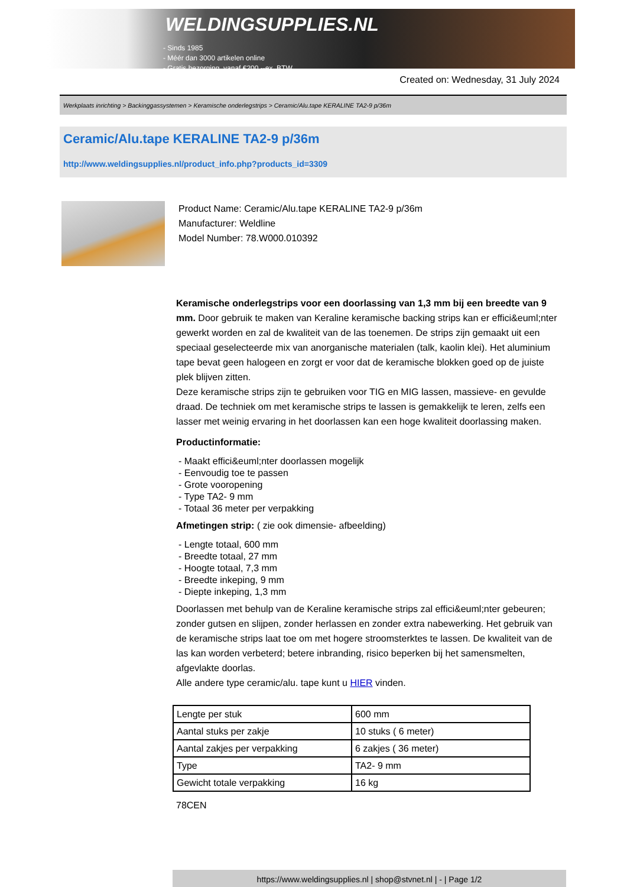WELDINGSUPPLIES.NL
- Sinds 1985
- Méér dan 3000 artikelen online
- Gratis bezorging, vanaf €200,--ex. BTW
Created on: Wednesday, 31 July 2024
Werkplaats inrichting > Backinggassystemen > Keramische onderlegstrips > Ceramic/Alu.tape KERALINE TA2-9 p/36m
Ceramic/Alu.tape KERALINE TA2-9 p/36m
http://www.weldingsupplies.nl/product_info.php?products_id=3309
Product Name: Ceramic/Alu.tape KERALINE TA2-9 p/36m
Manufacturer: Weldline
Model Number: 78.W000.010392
Keramische onderlegstrips voor een doorlassing van 1,3 mm bij een breedte van 9 mm. Door gebruik te maken van Keraline keramische backing strips kan er effici&euml;nter gewerkt worden en zal de kwaliteit van de las toenemen. De strips zijn gemaakt uit een speciaal geselecteerde mix van anorganische materialen (talk, kaolin klei). Het aluminium tape bevat geen halogeen en zorgt er voor dat de keramische blokken goed op de juiste plek blijven zitten.
Deze keramische strips zijn te gebruiken voor TIG en MIG lassen, massieve- en gevulde draad. De techniek om met keramische strips te lassen is gemakkelijk te leren, zelfs een lasser met weinig ervaring in het doorlassen kan een hoge kwaliteit doorlassing maken.
Productinformatie:
- Maakt effici&euml;nter doorlassen mogelijk
- Eenvoudig toe te passen
- Grote vooropening
- Type TA2- 9 mm
- Totaal 36 meter per verpakking
Afmetingen strip: ( zie ook dimensie- afbeelding)
- Lengte totaal, 600 mm
- Breedte totaal, 27 mm
- Hoogte totaal, 7,3 mm
- Breedte inkeping, 9 mm
- Diepte inkeping, 1,3 mm
Doorlassen met behulp van de Keraline keramische strips zal effici&euml;nter gebeuren; zonder gutsen en slijpen, zonder herlassen en zonder extra nabewerking. Het gebruik van de keramische strips laat toe om met hogere stroomsterktes te lassen. De kwaliteit van de las kan worden verbeterd; betere inbranding, risico beperken bij het samensmelten, afgevlakte doorlas.
Alle andere type ceramic/alu. tape kunt u HIER vinden.
| Lengte per stuk | 600 mm |
| Aantal stuks per zakje | 10 stuks ( 6 meter) |
| Aantal zakjes per verpakking | 6 zakjes ( 36 meter) |
| Type | TA2- 9 mm |
| Gewicht totale verpakking | 16 kg |
78CEN
https://www.weldingsupplies.nl | shop@stvnet.nl | - | Page 1/2